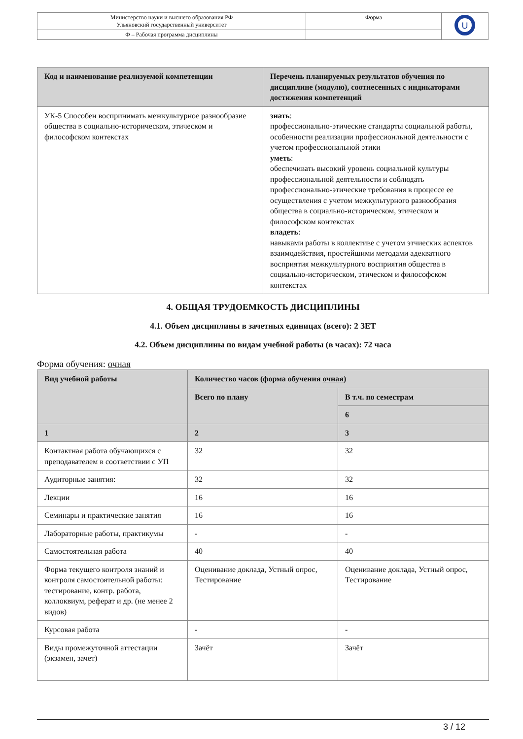| Министерство науки и высшего образования РФ Ульяновский государственный университет | Форма | U |
| Ф – Рабочая программа дисциплины | | |
| Код и наименование реализуемой компетенции | Перечень планируемых результатов обучения по дисциплине (модулю), соотнесенных с индикаторами достижения компетенций |
| --- | --- |
| УК-5 Способен воспринимать межкультурное разнообразие общества в социально-историческом, этическом и философском контекстах | знать : профессионально-этические стандарты социальной работы, особенности реализации профессионльной деятельности с учетом профессиональной этики уметь : обеспечивать высокий уровень социальной культуры профессиональной деятельности и соблюдать профессионально-этические требования в процессе ее осуществления с учетом межкультурного разнообразия общества в социально-историческом, этическом и философском контекстах владеть : навыками работы в коллективе с учетом этчиеских аспектов взаимодействия, простейшими методами адекватного восприятия межкультурного восприятия общества в социально-историческом, этическом и философском контекстах |
4. ОБЩАЯ ТРУДОЕМКОСТЬ ДИСЦИПЛИНЫ
4.1. Объем дисциплины в зачетных единицах (всего): 2 ЗЕТ
4.2. Объем дисциплины по видам учебной работы (в часах): 72 часа
Форма обучения: очная
| Вид учебной работы | Количество часов (форма обучения очная ) | |
| --- | --- | --- |
| | Всего по плану | В т.ч. по семестрам |
| | | 6 |
| 1 | 2 | 3 |
| Контактная работа обучающихся с преподавателем в соответствии с УП | 32 | 32 |
| Аудиторные занятия: | 32 | 32 |
| Лекции | 16 | 16 |
| Семинары и практические занятия | 16 | 16 |
| Лабораторные работы, практикумы | - | - |
| Самостоятельная работа | 40 | 40 |
| Форма текущего контроля знаний и контроля самостоятельной работы: тестирование, контр. работа, коллоквиум, реферат и др. (не менее 2 видов) | Оценивание доклада, Устный опрос, Тестирование | Оценивание доклада, Устный опрос, Тестирование |
| Курсовая работа | - | - |
| Виды промежуточной аттестации (экзамен, зачет) | Зачёт | Зачёт |
3 / 12